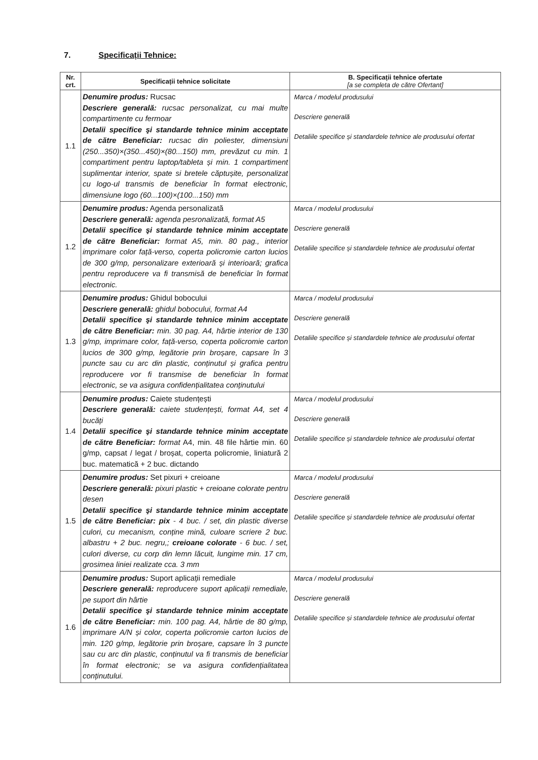7. Specificații Tehnice:
| Nr. crt. | Specificații tehnice solicitate | B. Specificații tehnice ofertate [a se completa de către Ofertant] |
| --- | --- | --- |
| 1.1 | Denumire produs: Rucsac Descriere generală: rucsac personalizat, cu mai multe compartimente cu fermoar Detalii specifice şi standarde tehnice minim acceptate de către Beneficiar: rucsac din poliester, dimensiuni (250...350)×(350...450)×(80...150) mm, prevăzut cu min. 1 compartiment pentru laptop/tableta și min. 1 compartiment suplimentar interior, spate si bretele căptușite, personalizat cu logo-ul transmis de beneficiar în format electronic, dimensiune logo (60...100)×(100...150) mm | Marca / modelul produsului Descriere generală Detaliile specifice și standardele tehnice ale produsului ofertat |
| 1.2 | Denumire produs: Agenda personalizată Descriere generală: agenda pesronalizată, format A5 Detalii specifice şi standarde tehnice minim acceptate de către Beneficiar: format A5, min. 80 pag., interior imprimare color față-verso, coperta policromie carton lucios de 300 g/mp, personalizare exterioară și interioară; grafica pentru reproducere va fi transmisă de beneficiar în format electronic. | Marca / modelul produsului Descriere generală Detaliile specifice și standardele tehnice ale produsului ofertat |
| 1.3 | Denumire produs: Ghidul bobocului Descriere generală: ghidul bobocului, format A4 Detalii specifice şi standarde tehnice minim acceptate de către Beneficiar: min. 30 pag. A4, hârtie interior de 130 g/mp, imprimare color, față-verso, coperta policromie carton lucios de 300 g/mp, legătorie prin broșare, capsare în 3 puncte sau cu arc din plastic, conținutul și grafica pentru reproducere vor fi transmise de beneficiar în format electronic, se va asigura confidențialitatea conținutului | Marca / modelul produsului Descriere generală Detaliile specifice și standardele tehnice ale produsului ofertat |
| 1.4 | Denumire produs: Caiete studențești Descriere generală: caiete studențești, format A4, set 4 bucăți Detalii specifice şi standarde tehnice minim acceptate de către Beneficiar: format A4, min. 48 file hârtie min. 60 g/mp, capsat / legat / broșat, coperta policromie, liniatură 2 buc. matematică + 2 buc. dictando | Marca / modelul produsului Descriere generală Detaliile specifice și standardele tehnice ale produsului ofertat |
| 1.5 | Denumire produs: Set pixuri + creioane Descriere generală: pixuri plastic + creioane colorate pentru desen Detalii specifice şi standarde tehnice minim acceptate de către Beneficiar: pix - 4 buc. / set, din plastic diverse culori, cu mecanism, conține mină, culoare scriere 2 buc. albastru + 2 buc. negru,; creioane colorate - 6 buc. / set, culori diverse, cu corp din lemn lăcuit, lungime min. 17 cm, grosimea liniei realizate cca. 3 mm | Marca / modelul produsului Descriere generală Detaliile specifice și standardele tehnice ale produsului ofertat |
| 1.6 | Denumire produs: Suport aplicații remediale Descriere generală: reproducere suport aplicații remediale, pe suport din hârtie Detalii specifice şi standarde tehnice minim acceptate de către Beneficiar: min. 100 pag. A4, hârtie de 80 g/mp, imprimare A/N și color, coperta policromie carton lucios de min. 120 g/mp, legătorie prin broșare, capsare în 3 puncte sau cu arc din plastic, conținutul va fi transmis de beneficiar în format electronic; se va asigura confidențialitatea conținutului. | Marca / modelul produsului Descriere generală Detaliile specifice și standardele tehnice ale produsului ofertat |